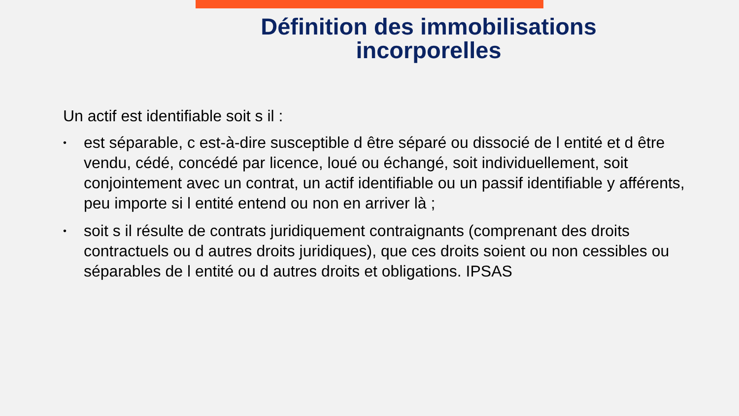Définition des immobilisations
incorporelles
Un actif est identifiable soit s il :
• est séparable, c est-à-dire susceptible d être séparé ou dissocié de l entité et d être vendu, cédé, concédé par licence, loué ou échangé, soit individuellement, soit conjointement avec un contrat, un actif identifiable ou un passif identifiable y afférents, peu importe si l entité entend ou non en arriver là ;
• soit s il résulte de contrats juridiquement contraignants (comprenant des droits contractuels ou d autres droits juridiques), que ces droits soient ou non cessibles ou séparables de l entité ou d autres droits et obligations. IPSAS